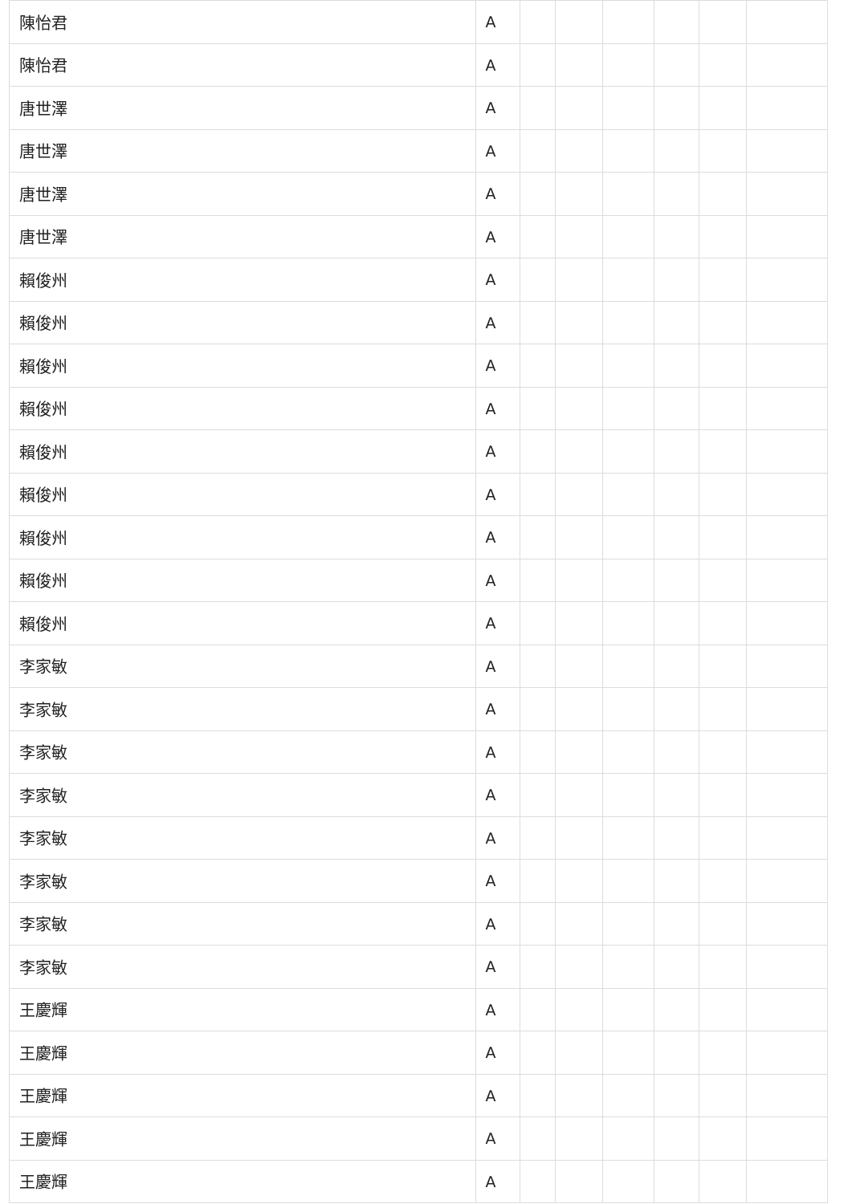| 陳怡君 | A | | | | | | |
| 陳怡君 | A | | | | | | |
| 唐世澤 | A | | | | | | |
| 唐世澤 | A | | | | | | |
| 唐世澤 | A | | | | | | |
| 唐世澤 | A | | | | | | |
| 賴俊州 | A | | | | | | |
| 賴俊州 | A | | | | | | |
| 賴俊州 | A | | | | | | |
| 賴俊州 | A | | | | | | |
| 賴俊州 | A | | | | | | |
| 賴俊州 | A | | | | | | |
| 賴俊州 | A | | | | | | |
| 賴俊州 | A | | | | | | |
| 賴俊州 | A | | | | | | |
| 李家敏 | A | | | | | | |
| 李家敏 | A | | | | | | |
| 李家敏 | A | | | | | | |
| 李家敏 | A | | | | | | |
| 李家敏 | A | | | | | | |
| 李家敏 | A | | | | | | |
| 李家敏 | A | | | | | | |
| 李家敏 | A | | | | | | |
| 王慶輝 | A | | | | | | |
| 王慶輝 | A | | | | | | |
| 王慶輝 | A | | | | | | |
| 王慶輝 | A | | | | | | |
| 王慶輝 | A | | | | | | |